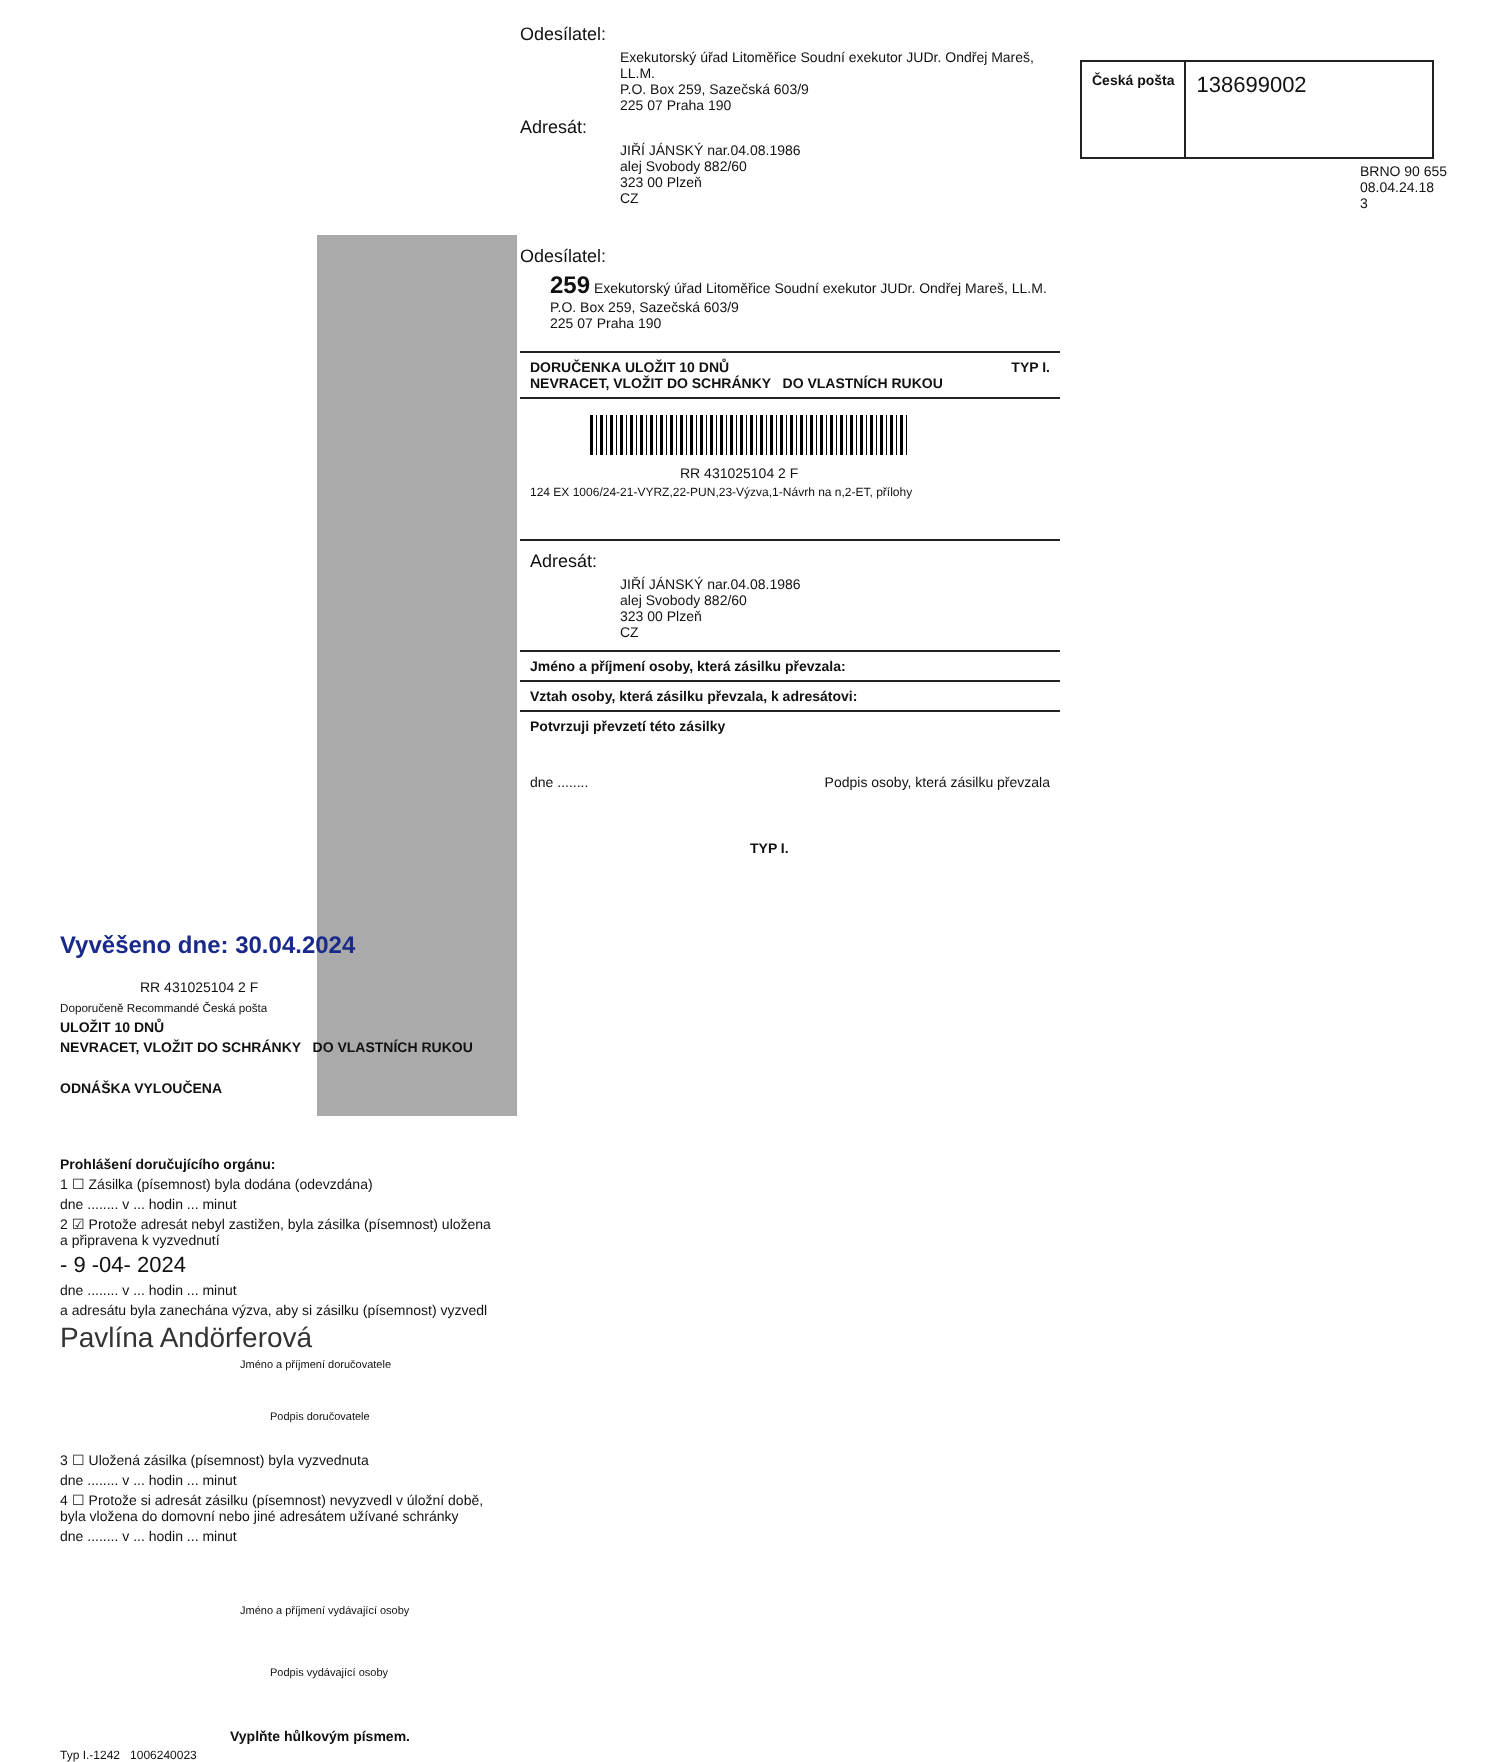Vyvěšeno dne: 30.04.2024
RR 431025104 2 F
Doporučeně Recommandé Česká pošta
ULOŽIT 10 DNŮ
NEVRACET, VLOŽIT DO SCHRÁNKY DO VLASTNÍCH RUKOU
ODNÁŠKA VYLOUČENA
Prohlášení doručujícího orgánu:
1 ☐ Zásilka (písemnost) byla dodána (odevzdána)
dne ........ v ... hodin ... minut
2 ☑ Protože adresát nebyl zastižen, byla zásilka (písemnost) uložena a připravena k vyzvednutí
- 9 -04- 2024
dne ........ v ... hodin ... minut
a adresátu byla zanechána výzva, aby si zásilku (písemnost) vyzvedl
Pavlína Andörferová
Jméno a příjmení doručovatele
Podpis doručovatele
3 ☐ Uložená zásilka (písemnost) byla vyzvednuta
dne ........ v ... hodin ... minut
4 ☐ Protože si adresát zásilku (písemnost) nevyzvedl v úložní době, byla vložena do domovní nebo jiné adresátem užívané schránky
dne ........ v ... hodin ... minut
Jméno a příjmení vydávající osoby
Podpis vydávající osoby
Vyplňte hůlkovým písmem.
Typ I.-1242 1006240023
Odesílatel:
Exekutorský úřad Litoměřice Soudní exekutor JUDr. Ondřej Mareš, LL.M.
P.O. Box 259, Sazečská 603/9
225 07 Praha 190
Adresát:
JIŘÍ JÁNSKÝ nar.04.08.1986
alej Svobody 882/60
323 00 Plzeň
CZ
Odesílatel:
259 Exekutorský úřad Litoměřice Soudní exekutor JUDr. Ondřej Mareš, LL.M.
P.O. Box 259, Sazečská 603/9
225 07 Praha 190
DORUČENKA ULOŽIT 10 DNŮ TYP I.
NEVRACET, VLOŽIT DO SCHRÁNKY DO VLASTNÍCH RUKOU
RR 431025104 2 F
124 EX 1006/24-21-VYRZ,22-PUN,23-Výzva,1-Návrh na n,2-ET, přílohy
Adresát:
JIŘÍ JÁNSKÝ nar.04.08.1986
alej Svobody 882/60
323 00 Plzeň
CZ
Jméno a příjmení osoby, která zásilku převzala:
Vztah osoby, která zásilku převzala, k adresátovi:
Potvrzuji převzetí této zásilky
dne ........ Podpis osoby, která zásilku převzala
TYP I.
Česká pošta
138699002
BRNO 90 655
08.04.24.18
3